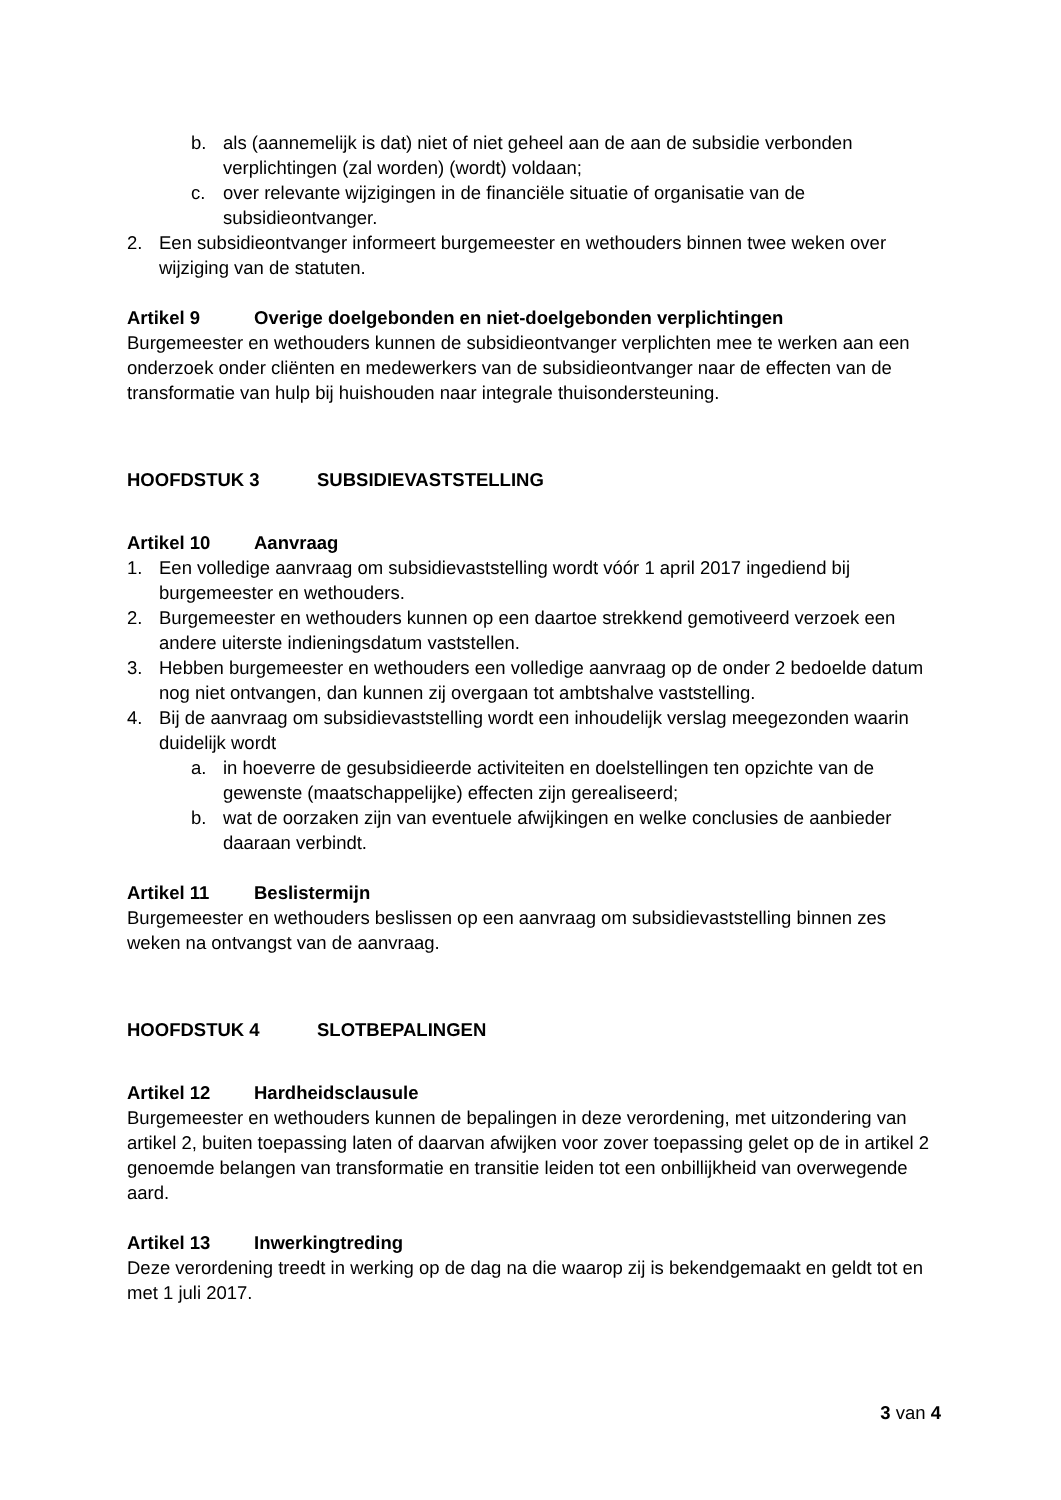b. als (aannemelijk is dat) niet of niet geheel aan de aan de subsidie verbonden verplichtingen (zal worden) (wordt) voldaan;
c. over relevante wijzigingen in de financiële situatie of organisatie van de subsidieontvanger.
2. Een subsidieontvanger informeert burgemeester en wethouders binnen twee weken over wijziging van de statuten.
Artikel 9 Overige doelgebonden en niet-doelgebonden verplichtingen
Burgemeester en wethouders kunnen de subsidieontvanger verplichten mee te werken aan een onderzoek onder cliënten en medewerkers van de subsidieontvanger naar de effecten van de transformatie van hulp bij huishouden naar integrale thuisondersteuning.
HOOFDSTUK 3 SUBSIDIEVASTSTELLING
Artikel 10 Aanvraag
1. Een volledige aanvraag om subsidievaststelling wordt vóór 1 april 2017 ingediend bij burgemeester en wethouders.
2. Burgemeester en wethouders kunnen op een daartoe strekkend gemotiveerd verzoek een andere uiterste indieningsdatum vaststellen.
3. Hebben burgemeester en wethouders een volledige aanvraag op de onder 2 bedoelde datum nog niet ontvangen, dan kunnen zij overgaan tot ambtshalve vaststelling.
4. Bij de aanvraag om subsidievaststelling wordt een inhoudelijk verslag meegezonden waarin duidelijk wordt
a. in hoeverre de gesubsidieerde activiteiten en doelstellingen ten opzichte van de gewenste (maatschappelijke) effecten zijn gerealiseerd;
b. wat de oorzaken zijn van eventuele afwijkingen en welke conclusies de aanbieder daaraan verbindt.
Artikel 11 Beslistermijn
Burgemeester en wethouders beslissen op een aanvraag om subsidievaststelling binnen zes weken na ontvangst van de aanvraag.
HOOFDSTUK 4 SLOTBEPALINGEN
Artikel 12 Hardheidsclausule
Burgemeester en wethouders kunnen de bepalingen in deze verordening, met uitzondering van artikel 2, buiten toepassing laten of daarvan afwijken voor zover toepassing gelet op de in artikel 2 genoemde belangen van transformatie en transitie leiden tot een onbillijkheid van overwegende aard.
Artikel 13 Inwerkingtreding
Deze verordening treedt in werking op de dag na die waarop zij is bekendgemaakt en geldt tot en met 1 juli 2017.
3 van 4